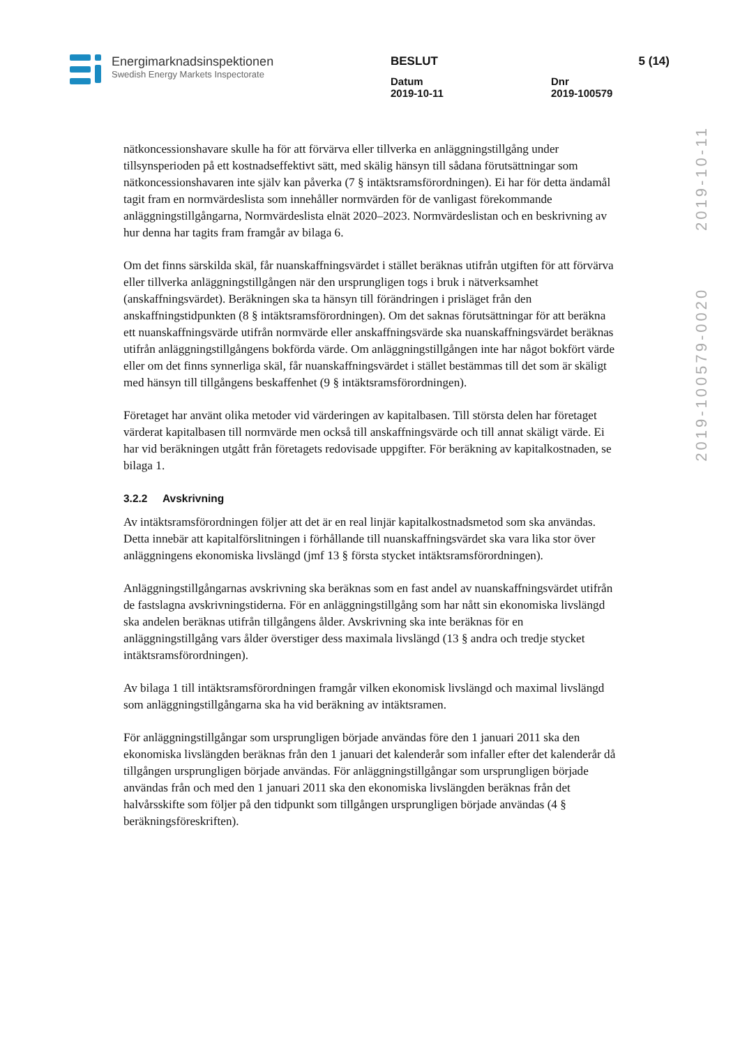Energimarknadsinspektionen
Swedish Energy Markets Inspectorate
BESLUT 5 (14)
Datum
2019-10-11
Dnr
2019-100579
2019-100579-0020 2019-10-11
nätkoncessionshavare skulle ha för att förvärva eller tillverka en anläggningstillgång under tillsynsperioden på ett kostnadseffektivt sätt, med skälig hänsyn till sådana förutsättningar som nätkoncessionshavaren inte själv kan påverka (7 § intäktsramsförordningen). Ei har för detta ändamål tagit fram en normvärdeslista som innehåller normvärden för de vanligast förekommande anläggningstillgångarna, Normvärdeslista elnät 2020–2023. Normvärdeslistan och en beskrivning av hur denna har tagits fram framgår av bilaga 6.
Om det finns särskilda skäl, får nuanskaffningsvärdet i stället beräknas utifrån utgiften för att förvärva eller tillverka anläggningstillgången när den ursprungligen togs i bruk i nätverksamhet (anskaffningsvärdet). Beräkningen ska ta hänsyn till förändringen i prisläget från den anskaffningstidpunkten (8 § intäktsramsförordningen). Om det saknas förutsättningar för att beräkna ett nuanskaffningsvärde utifrån normvärde eller anskaffningsvärde ska nuanskaffningsvärdet beräknas utifrån anläggningstillgångens bokförda värde. Om anläggningstillgången inte har något bokfört värde eller om det finns synnerliga skäl, får nuanskaffningsvärdet i stället bestämmas till det som är skäligt med hänsyn till tillgångens beskaffenhet (9 § intäktsramsförordningen).
Företaget har använt olika metoder vid värderingen av kapitalbasen. Till största delen har företaget värderat kapitalbasen till normvärde men också till anskaffningsvärde och till annat skäligt värde. Ei har vid beräkningen utgått från företagets redovisade uppgifter. För beräkning av kapitalkostnaden, se bilaga 1.
3.2.2 Avskrivning
Av intäktsramsförordningen följer att det är en real linjär kapitalkostnadsmetod som ska användas. Detta innebär att kapitalförslitningen i förhållande till nuanskaffningsvärdet ska vara lika stor över anläggningens ekonomiska livslängd (jmf 13 § första stycket intäktsramsförordningen).
Anläggningstillgångarnas avskrivning ska beräknas som en fast andel av nuanskaffningsvärdet utifrån de fastslagna avskrivningstiderna. För en anläggningstillgång som har nått sin ekonomiska livslängd ska andelen beräknas utifrån tillgångens ålder. Avskrivning ska inte beräknas för en anläggningstillgång vars ålder överstiger dess maximala livslängd (13 § andra och tredje stycket intäktsramsförordningen).
Av bilaga 1 till intäktsramsförordningen framgår vilken ekonomisk livslängd och maximal livslängd som anläggningstillgångarna ska ha vid beräkning av intäktsramen.
För anläggningstillgångar som ursprungligen började användas före den 1 januari 2011 ska den ekonomiska livslängden beräknas från den 1 januari det kalenderår som infaller efter det kalenderår då tillgången ursprungligen började användas. För anläggningstillgångar som ursprungligen började användas från och med den 1 januari 2011 ska den ekonomiska livslängden beräknas från det halvårsskifte som följer på den tidpunkt som tillgången ursprungligen började användas (4 § beräkningsföreskriften).